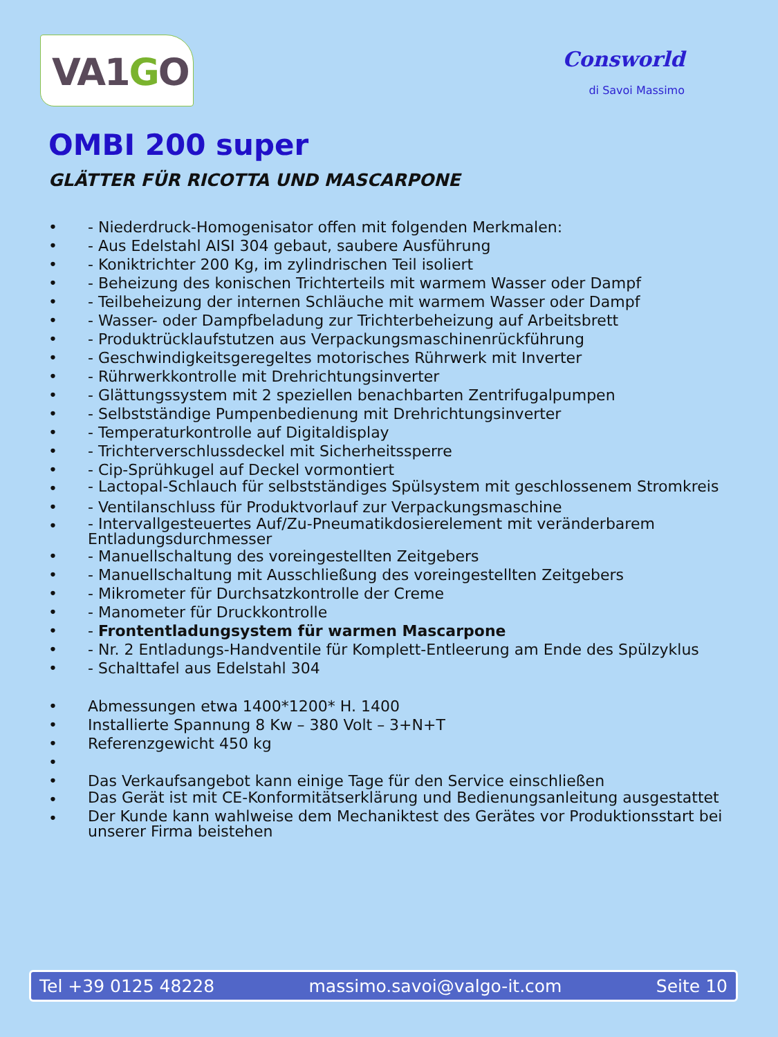VA1GO
Consworld
di Savoi Massimo
OMBI 200 super
GLÄTTER FÜR RICOTTA UND MASCARPONE
• - Niederdruck-Homogenisator offen mit folgenden Merkmalen:
• - Aus Edelstahl AISI 304 gebaut, saubere Ausführung
• - Koniktrichter 200 Kg, im zylindrischen Teil isoliert
• - Beheizung des konischen Trichterteils mit warmem Wasser oder Dampf
• - Teilbeheizung der internen Schläuche mit warmem Wasser oder Dampf
• - Wasser- oder Dampfbeladung zur Trichterbeheizung auf Arbeitsbrett
• - Produktrücklaufstutzen aus Verpackungsmaschinenrückführung
• - Geschwindigkeitsgeregeltes motorisches Rührwerk mit Inverter
• - Rührwerkkontrolle mit Drehrichtungsinverter
• - Glättungssystem mit 2 speziellen benachbarten Zentrifugalpumpen
• - Selbstständige Pumpenbedienung mit Drehrichtungsinverter
• - Temperaturkontrolle auf Digitaldisplay
• - Trichterverschlussdeckel mit Sicherheitssperre
• - Cip-Sprühkugel auf Deckel vormontiert
• - Lactopal-Schlauch für selbstständiges Spülsystem mit geschlossenem Stromkreis
• - Ventilanschluss für Produktvorlauf zur Verpackungsmaschine
• - Intervallgesteuertes Auf/Zu-Pneumatikdosierelement mit veränderbarem Entladungsdurchmesser
• - Manuellschaltung des voreingestellten Zeitgebers
• - Manuellschaltung mit Ausschließung des voreingestellten Zeitgebers
• - Mikrometer für Durchsatzkontrolle der Creme
• - Manometer für Druckkontrolle
• - Frontentladungsystem für warmen Mascarpone
• - Nr. 2 Entladungs-Handventile für Komplett-Entleerung am Ende des Spülzyklus
• - Schalttafel aus Edelstahl 304
• Abmessungen etwa 1400*1200* H. 1400
• Installierte Spannung 8 Kw – 380 Volt – 3+N+T
• Referenzgewicht 450 kg
•
• Das Verkaufsangebot kann einige Tage für den Service einschließen
• Das Gerät ist mit CE-Konformitätserklärung und Bedienungsanleitung ausgestattet
• Der Kunde kann wahlweise dem Mechaniktest des Gerätes vor Produktionsstart bei unserer Firma beistehen
Tel +39 0125 48228 massimo.savoi@valgo-it.com Seite 10